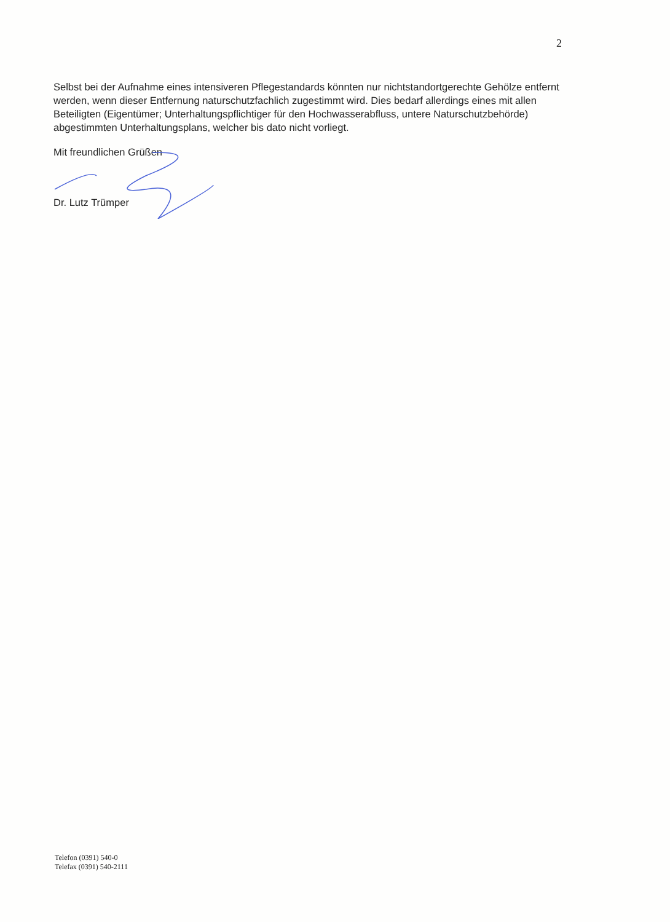2
Selbst bei der Aufnahme eines intensiveren Pflegestandards könnten nur nichtstandortgerechte Gehölze entfernt werden, wenn dieser Entfernung naturschutzfachlich zugestimmt wird. Dies bedarf allerdings eines mit allen Beteiligten (Eigentümer; Unterhaltungspflichtiger für den Hochwasserabfluss, untere Naturschutzbehörde) abgestimmten Unterhaltungsplans, welcher bis dato nicht vorliegt.
Mit freundlichen Grüßen
Dr. Lutz Trümper
Telefon (0391) 540-0
Telefax (0391) 540-2111